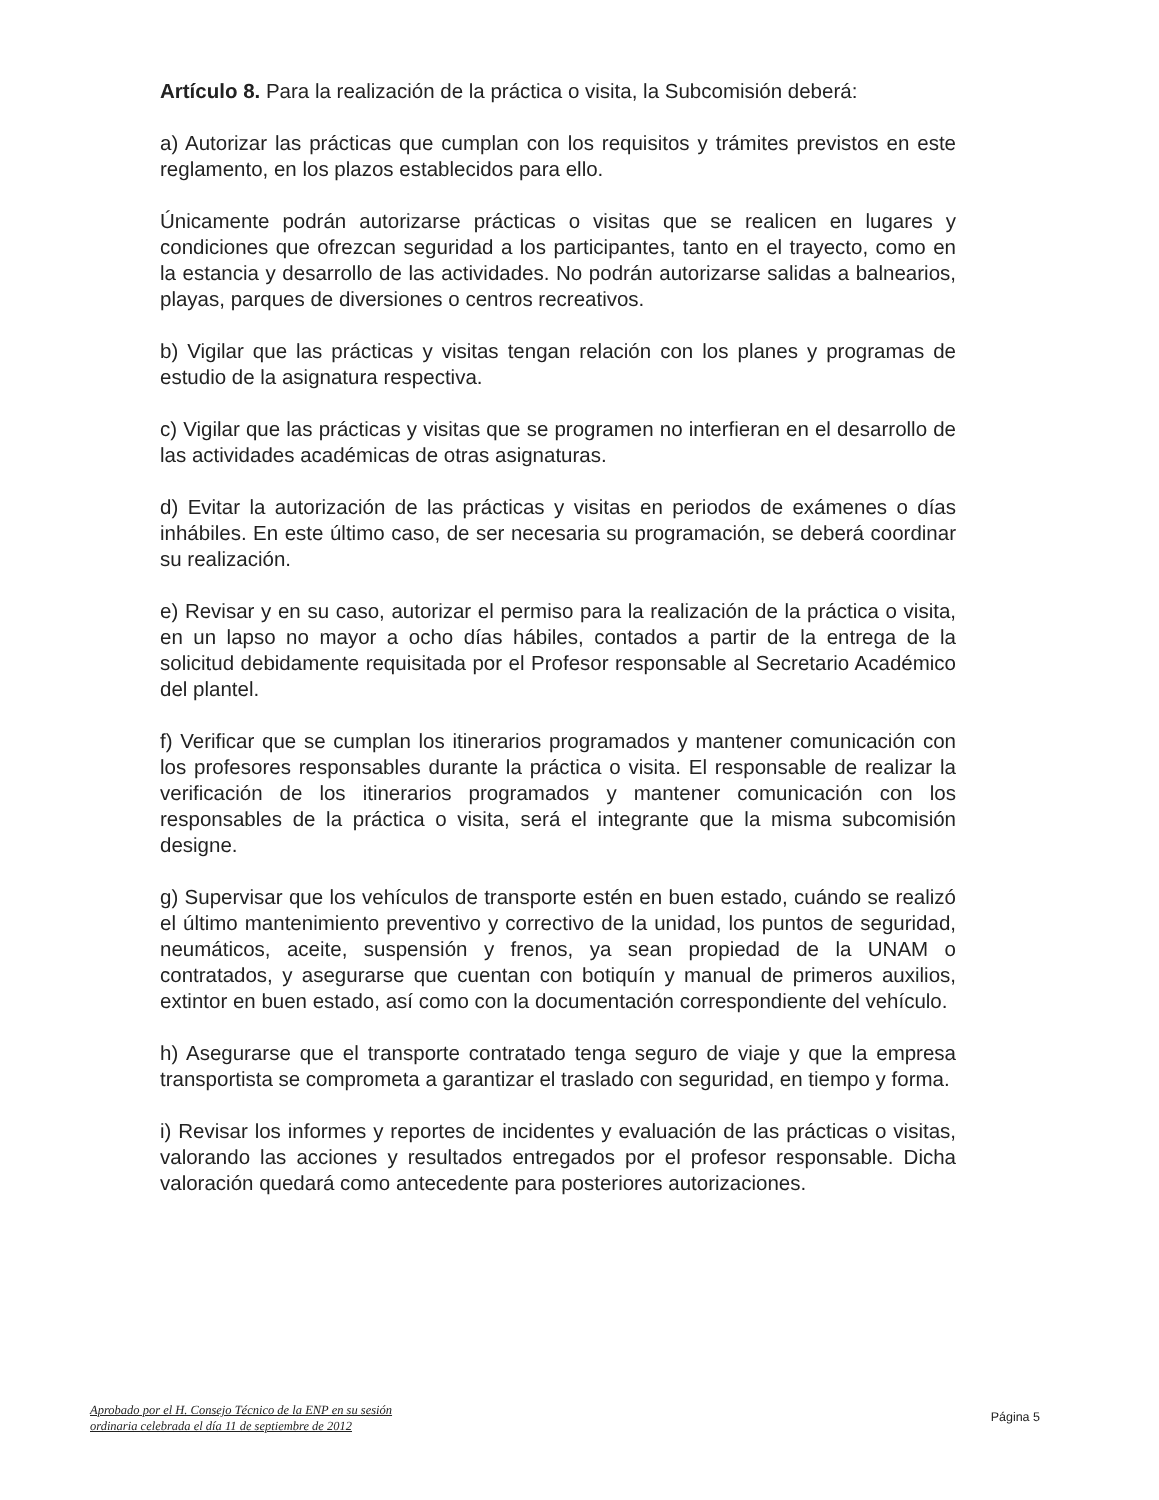Artículo 8. Para la realización de la práctica o visita, la Subcomisión deberá:
a) Autorizar las prácticas que cumplan con los requisitos y trámites previstos en este reglamento, en los plazos establecidos para ello.
Únicamente podrán autorizarse prácticas o visitas que se realicen en lugares y condiciones que ofrezcan seguridad a los participantes, tanto en el trayecto, como en la estancia y desarrollo de las actividades. No podrán autorizarse salidas a balnearios, playas, parques de diversiones o centros recreativos.
b) Vigilar que las prácticas y visitas tengan relación con los planes y programas de estudio de la asignatura respectiva.
c) Vigilar que las prácticas y visitas que se programen no interfieran en el desarrollo de las actividades académicas de otras asignaturas.
d) Evitar la autorización de las prácticas y visitas en periodos de exámenes o días inhábiles. En este último caso, de ser necesaria su programación, se deberá coordinar su realización.
e) Revisar y en su caso, autorizar el permiso para la realización de la práctica o visita, en un lapso no mayor a ocho días hábiles, contados a partir de la entrega de la solicitud debidamente requisitada por el Profesor responsable al Secretario Académico del plantel.
f) Verificar que se cumplan los itinerarios programados y mantener comunicación con los profesores responsables durante la práctica o visita. El responsable de realizar la verificación de los itinerarios programados y mantener comunicación con los responsables de la práctica o visita, será el integrante que la misma subcomisión designe.
g) Supervisar que los vehículos de transporte estén en buen estado, cuándo se realizó el último mantenimiento preventivo y correctivo de la unidad, los puntos de seguridad, neumáticos, aceite, suspensión y frenos, ya sean propiedad de la UNAM o contratados, y asegurarse que cuentan con botiquín y manual de primeros auxilios, extintor en buen estado, así como con la documentación correspondiente del vehículo.
h) Asegurarse que el transporte contratado tenga seguro de viaje y que la empresa transportista se comprometa a garantizar el traslado con seguridad, en tiempo y forma.
i) Revisar los informes y reportes de incidentes y evaluación de las prácticas o visitas, valorando las acciones y resultados entregados por el profesor responsable. Dicha valoración quedará como antecedente para posteriores autorizaciones.
Aprobado por el H. Consejo Técnico de la ENP en su sesión
ordinaria celebrada el día 11 de septiembre de 2012
Página 5